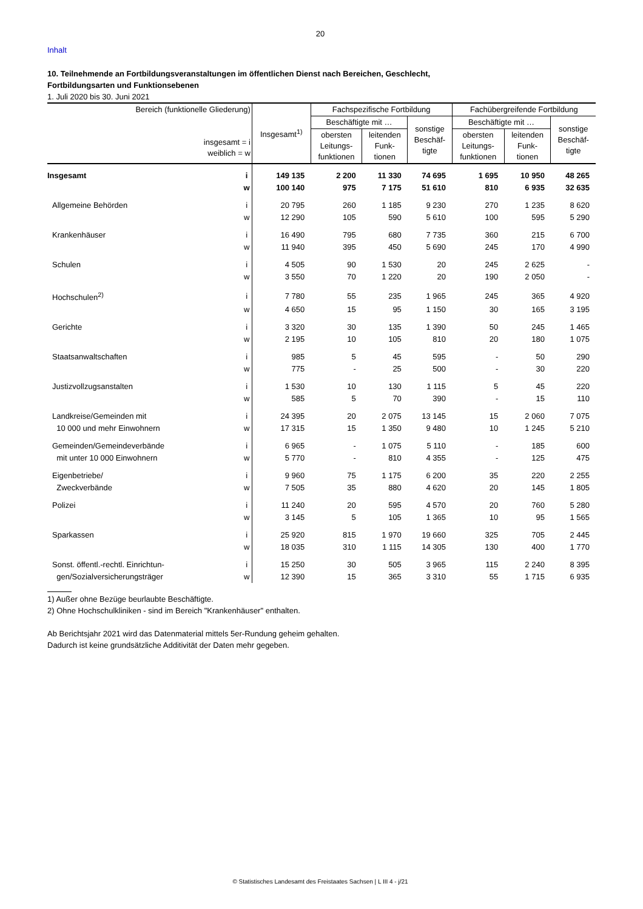20
Inhalt
10. Teilnehmende an Fortbildungsveranstaltungen im öffentlichen Dienst nach Bereichen, Geschlecht,
Fortbildungsarten und Funktionsebenen
1. Juli 2020 bis 30. Juni 2021
| Bereich (funktionelle Gliederung) insgesamt = i weiblich = w | | Insgesamt<sup>1)</sup> | Fachspezifische Fortbildung | | | Fachübergreifende Fortbildung | | |
| --- | --- | --- | --- | --- | --- | --- | --- | --- |
| | | | Beschäftigte mit … | | sonstige Beschäf- tigte | Beschäftigte mit … | | sonstige Beschäf- tigte |
| | | | obersten Leitungs- funktionen | leitenden Funk- tionen | | obersten Leitungs- funktionen | leitenden Funk- tionen | |
| Insgesamt | i | 149 135 | 2 200 | 11 330 | 74 695 | 1 695 | 10 950 | 48 265 |
| | w | 100 140 | 975 | 7 175 | 51 610 | 810 | 6 935 | 32 635 |
| Allgemeine Behörden | i | 20 795 | 260 | 1 185 | 9 230 | 270 | 1 235 | 8 620 |
| | w | 12 290 | 105 | 590 | 5 610 | 100 | 595 | 5 290 |
| Krankenhäuser | i | 16 490 | 795 | 680 | 7 735 | 360 | 215 | 6 700 |
| | w | 11 940 | 395 | 450 | 5 690 | 245 | 170 | 4 990 |
| Schulen | i | 4 505 | 90 | 1 530 | 20 | 245 | 2 625 | - |
| | w | 3 550 | 70 | 1 220 | 20 | 190 | 2 050 | - |
| Hochschulen<sup>2)</sup> | i | 7 780 | 55 | 235 | 1 965 | 245 | 365 | 4 920 |
| | w | 4 650 | 15 | 95 | 1 150 | 30 | 165 | 3 195 |
| Gerichte | i | 3 320 | 30 | 135 | 1 390 | 50 | 245 | 1 465 |
| | w | 2 195 | 10 | 105 | 810 | 20 | 180 | 1 075 |
| Staatsanwaltschaften | i | 985 | 5 | 45 | 595 | - | 50 | 290 |
| | w | 775 | - | 25 | 500 | - | 30 | 220 |
| Justizvollzugsanstalten | i | 1 530 | 10 | 130 | 1 115 | 5 | 45 | 220 |
| | w | 585 | 5 | 70 | 390 | - | 15 | 110 |
| Landkreise/Gemeinden mit | i | 24 395 | 20 | 2 075 | 13 145 | 15 | 2 060 | 7 075 |
| 10 000 und mehr Einwohnern | w | 17 315 | 15 | 1 350 | 9 480 | 10 | 1 245 | 5 210 |
| Gemeinden/Gemeindeverbände | i | 6 965 | - | 1 075 | 5 110 | - | 185 | 600 |
| mit unter 10 000 Einwohnern | w | 5 770 | - | 810 | 4 355 | - | 125 | 475 |
| Eigenbetriebe/ | i | 9 960 | 75 | 1 175 | 6 200 | 35 | 220 | 2 255 |
| Zweckverbände | w | 7 505 | 35 | 880 | 4 620 | 20 | 145 | 1 805 |
| Polizei | i | 11 240 | 20 | 595 | 4 570 | 20 | 760 | 5 280 |
| | w | 3 145 | 5 | 105 | 1 365 | 10 | 95 | 1 565 |
| Sparkassen | i | 25 920 | 815 | 1 970 | 19 660 | 325 | 705 | 2 445 |
| | w | 18 035 | 310 | 1 115 | 14 305 | 130 | 400 | 1 770 |
| Sonst. öffentl.-rechtl. Einrichtun- | i | 15 250 | 30 | 505 | 3 965 | 115 | 2 240 | 8 395 |
| gen/Sozialversicherungsträger | w | 12 390 | 15 | 365 | 3 310 | 55 | 1 715 | 6 935 |
1) Außer ohne Bezüge beurlaubte Beschäftigte.
2) Ohne Hochschulkliniken - sind im Bereich "Krankenhäuser" enthalten.
Ab Berichtsjahr 2021 wird das Datenmaterial mittels 5er-Rundung geheim gehalten.
Dadurch ist keine grundsätzliche Additivität der Daten mehr gegeben.
© Statistisches Landesamt des Freistaates Sachsen | L III 4 - j/21